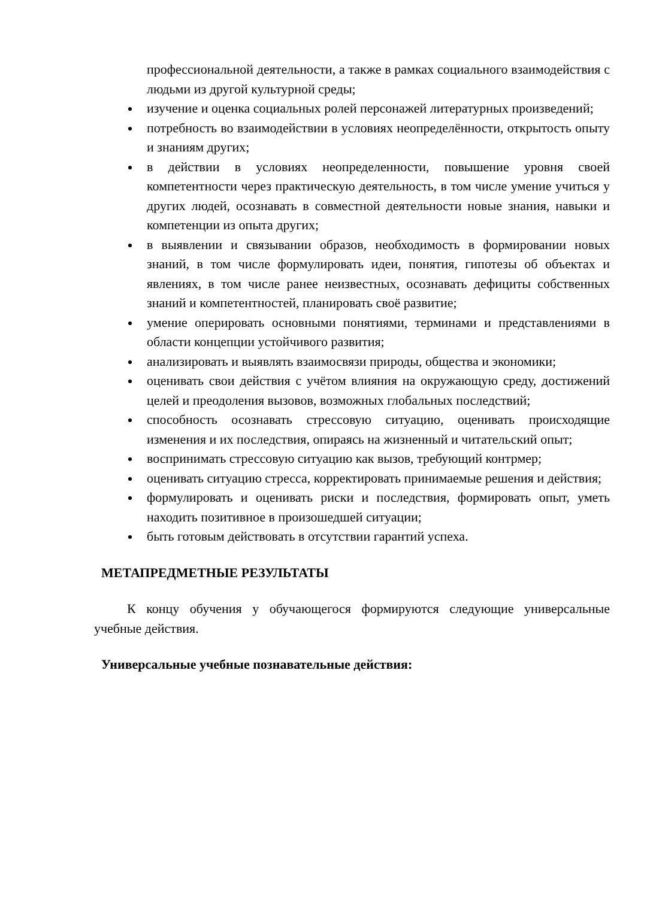профессиональной деятельности, а также в рамках социального взаимодействия с людьми из другой культурной среды;
изучение и оценка социальных ролей персонажей литературных произведений;
потребность во взаимодействии в условиях неопределённости, открытость опыту и знаниям других;
в действии в условиях неопределенности, повышение уровня своей компетентности через практическую деятельность, в том числе умение учиться у других людей, осознавать в совместной деятельности новые знания, навыки и компетенции из опыта других;
в выявлении и связывании образов, необходимость в формировании новых знаний, в том числе формулировать идеи, понятия, гипотезы об объектах и явлениях, в том числе ранее неизвестных, осознавать дефициты собственных знаний и компетентностей, планировать своё развитие;
умение оперировать основными понятиями, терминами и представлениями в области концепции устойчивого развития;
анализировать и выявлять взаимосвязи природы, общества и экономики;
оценивать свои действия с учётом влияния на окружающую среду, достижений целей и преодоления вызовов, возможных глобальных последствий;
способность осознавать стрессовую ситуацию, оценивать происходящие изменения и их последствия, опираясь на жизненный и читательский опыт;
воспринимать стрессовую ситуацию как вызов, требующий контрмер;
оценивать ситуацию стресса, корректировать принимаемые решения и действия;
формулировать и оценивать риски и последствия, формировать опыт, уметь находить позитивное в произошедшей ситуации;
быть готовым действовать в отсутствии гарантий успеха.
МЕТАПРЕДМЕТНЫЕ РЕЗУЛЬТАТЫ
К концу обучения у обучающегося формируются следующие универсальные учебные действия.
Универсальные учебные познавательные действия: